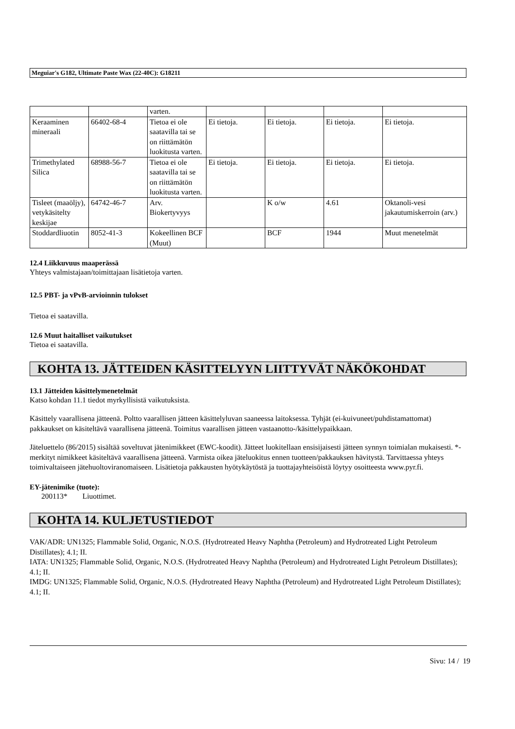Meguiar's G182, Ultimate Paste Wax (22-40C): G18211
| | | varten. | | | | |
| Keraaminen mineraali | 66402-68-4 | Tietoa ei ole saatavilla tai se on riittämätön luokitusta varten. | Ei tietoja. | Ei tietoja. | Ei tietoja. | Ei tietoja. |
| Trimethylated Silica | 68988-56-7 | Tietoa ei ole saatavilla tai se on riittämätön luokitusta varten. | Ei tietoja. | Ei tietoja. | Ei tietoja. | Ei tietoja. |
| Tisleet (maaöljy), vetykäsitelty keskijae | 64742-46-7 | Arv. Biokertyvyys | | K o/w | 4.61 | Oktanoli-vesi jakautumiskerroin (arv.) |
| Stoddardliuotin | 8052-41-3 | Kokeellinen BCF (Muut) | | BCF | 1944 | Muut menetelmät |
12.4 Liikkuvuus maaperässä
Yhteys valmistajaan/toimittajaan lisätietoja varten.
12.5 PBT- ja vPvB-arvioinnin tulokset
Tietoa ei saatavilla.
12.6 Muut haitalliset vaikutukset
Tietoa ei saatavilla.
KOHTA 13. JÄTTEIDEN KÄSITTELYYN LIITTYVÄT NÄKÖKOHDAT
13.1 Jätteiden käsittelymenetelmät
Katso kohdan 11.1 tiedot myrkyllisistä vaikutuksista.
Käsittely vaarallisena jätteenä. Poltto vaarallisen jätteen käsittelyluvan saaneessa laitoksessa. Tyhjät (ei-kuivuneet/puhdistamattomat) pakkaukset on käsiteltävä vaarallisena jätteenä. Toimitus vaarallisen jätteen vastaanotto-/käsittelypaikkaan.
Jäteluettelo (86/2015) sisältää soveltuvat jätenimikkeet (EWC-koodit). Jätteet luokitellaan ensisijaisesti jätteen synnyn toimialan mukaisesti. *-merkityt nimikkeet käsiteltävä vaarallisena jätteenä. Varmista oikea jäteluokitus ennen tuotteen/pakkauksen hävitystä. Tarvittaessa yhteys toimivaltaiseen jätehuoltoviranomaiseen. Lisätietoja pakkausten hyötykäytöstä ja tuottajayhteisöistä löytyy osoitteesta www.pyr.fi.
EY-jätenimike (tuote):
200113* Liuottimet.
KOHTA 14. KULJETUSTIEDOT
VAK/ADR: UN1325; Flammable Solid, Organic, N.O.S. (Hydrotreated Heavy Naphtha (Petroleum) and Hydrotreated Light Petroleum Distillates); 4.1; II.
IATA: UN1325; Flammable Solid, Organic, N.O.S. (Hydrotreated Heavy Naphtha (Petroleum) and Hydrotreated Light Petroleum Distillates); 4.1; II.
IMDG: UN1325; Flammable Solid, Organic, N.O.S. (Hydrotreated Heavy Naphtha (Petroleum) and Hydrotreated Light Petroleum Distillates); 4.1; II.
Sivu: 14 / 19